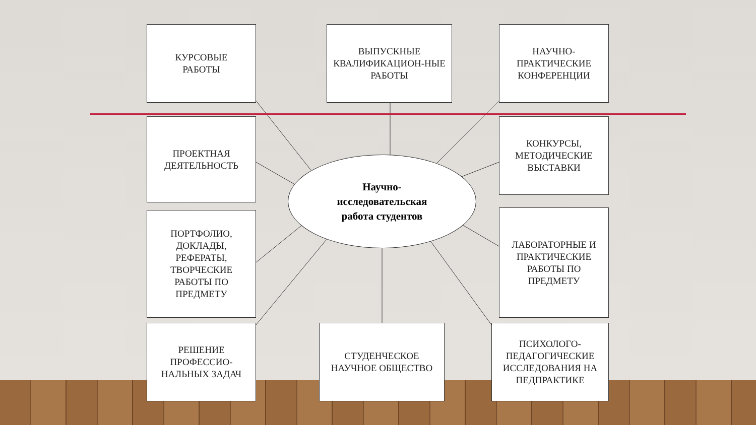КУРСОВЫЕ
РАБОТЫ
ВЫПУСКНЫЕ КВАЛИФИКАЦИОН-НЫЕ РАБОТЫ
НАУЧНО-ПРАКТИЧЕСКИЕ КОНФЕРЕНЦИИ
ПРОЕКТНАЯ ДЕЯТЕЛЬНОСТЬ
Научно-
исследовательская
работа студентов
КОНКУРСЫ, МЕТОДИЧЕСКИЕ ВЫСТАВКИ
ПОРТФОЛИО, ДОКЛАДЫ, РЕФЕРАТЫ, ТВОРЧЕСКИЕ РАБОТЫ ПО ПРЕДМЕТУ
ЛАБОРАТОРНЫЕ И ПРАКТИЧЕСКИЕ РАБОТЫ ПО ПРЕДМЕТУ
РЕШЕНИЕ ПРОФЕССИО-НАЛЬНЫХ ЗАДАЧ
СТУДЕНЧЕСКОЕ НАУЧНОЕ ОБЩЕСТВО
ПСИХОЛОГО-ПЕДАГОГИЧЕСКИЕ ИССЛЕДОВАНИЯ НА ПЕДПРАКТИКЕ